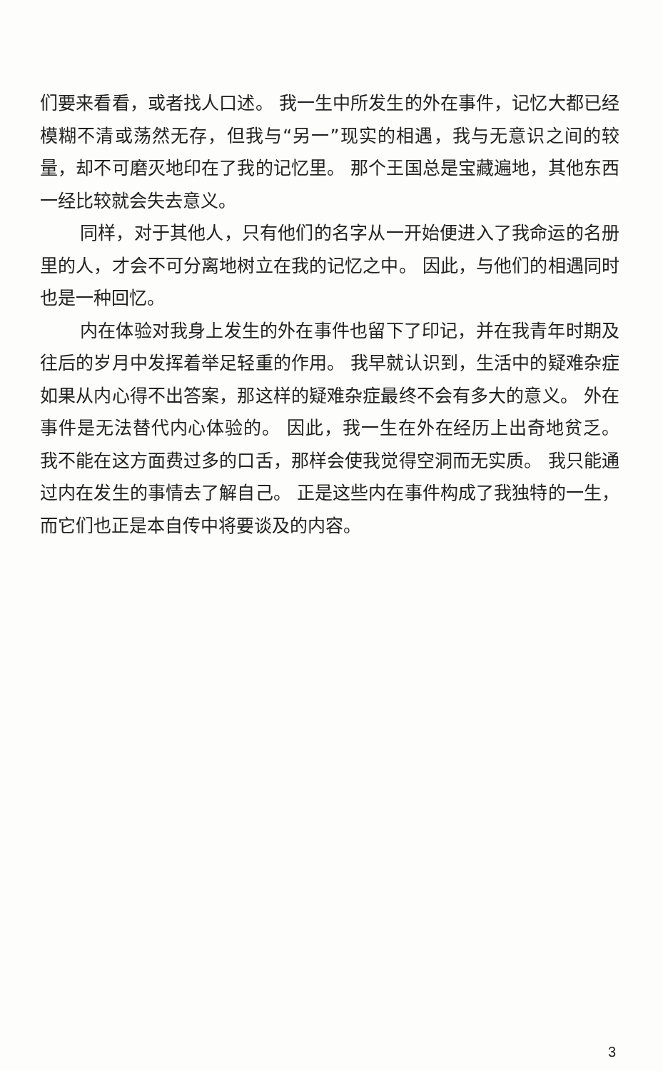们要来看看，或者找人口述。 我一生中所发生的外在事件，记忆大都已经模糊不清或荡然无存，但我与“另一”现实的相遇，我与无意识之间的较量，却不可磨灭地印在了我的记忆里。 那个王国总是宝藏遍地，其他东西一经比较就会失去意义。
同样，对于其他人，只有他们的名字从一开始便进入了我命运的名册里的人，才会不可分离地树立在我的记忆之中。 因此，与他们的相遇同时也是一种回忆。
内在体验对我身上发生的外在事件也留下了印记，并在我青年时期及往后的岁月中发挥着举足轻重的作用。 我早就认识到，生活中的疑难杂症如果从内心得不出答案，那这样的疑难杂症最终不会有多大的意义。 外在事件是无法替代内心体验的。 因此，我一生在外在经历上出奇地贫乏。 我不能在这方面费过多的口舌，那样会使我觉得空洞而无实质。 我只能通过内在发生的事情去了解自己。 正是这些内在事件构成了我独特的一生，而它们也正是本自传中将要谈及的内容。
3